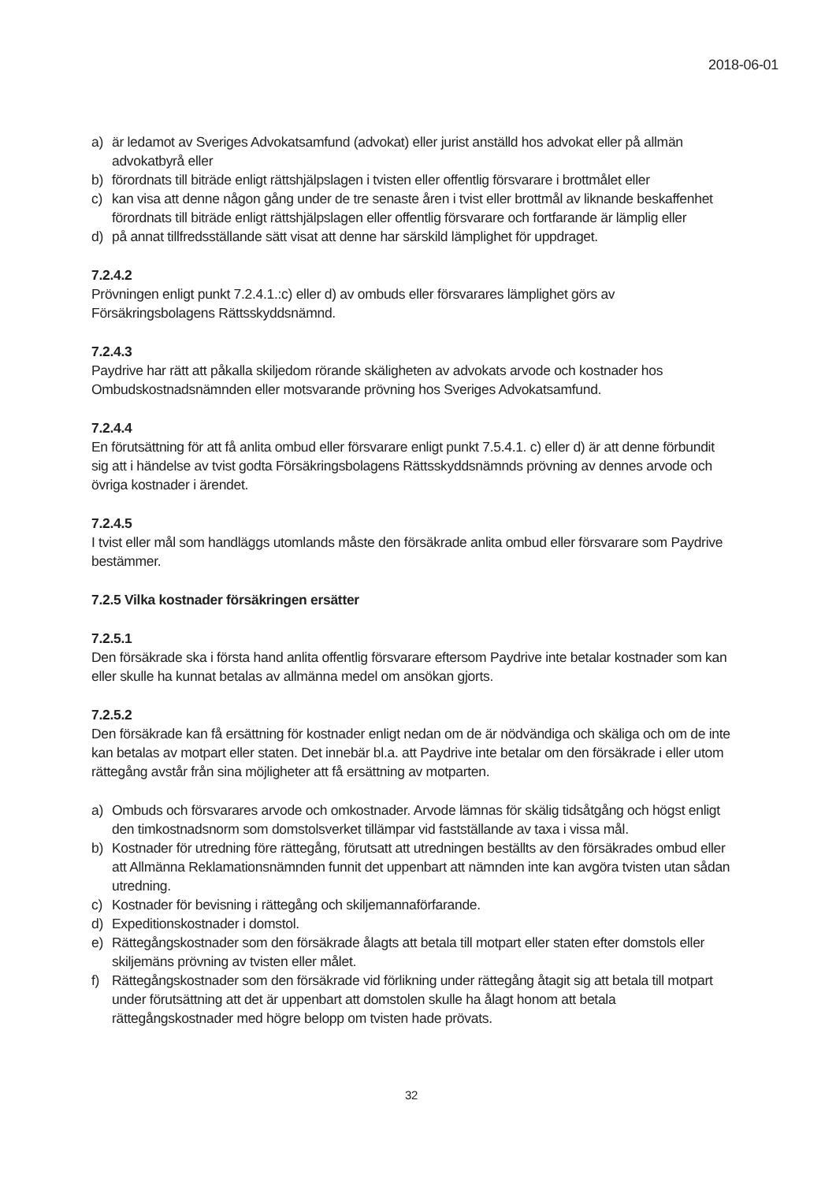2018-06-01
a) är ledamot av Sveriges Advokatsamfund (advokat) eller jurist anställd hos advokat eller på allmän advokatbyrå eller
b) förordnats till biträde enligt rättshjälpslagen i tvisten eller offentlig försvarare i brottmålet eller
c) kan visa att denne någon gång under de tre senaste åren i tvist eller brottmål av liknande beskaffenhet förordnats till biträde enligt rättshjälpslagen eller offentlig försvarare och fortfarande är lämplig eller
d) på annat tillfredsställande sätt visat att denne har särskild lämplighet för uppdraget.
7.2.4.2
Prövningen enligt punkt 7.2.4.1.:c) eller d) av ombuds eller försvarares lämplighet görs av Försäkringsbolagens Rättsskyddsnämnd.
7.2.4.3
Paydrive har rätt att påkalla skiljedom rörande skäligheten av advokats arvode och kostnader hos Ombudskostnadsnämnden eller motsvarande prövning hos Sveriges Advokatsamfund.
7.2.4.4
En förutsättning för att få anlita ombud eller försvarare enligt punkt 7.5.4.1. c) eller d) är att denne förbundit sig att i händelse av tvist godta Försäkringsbolagens Rättsskyddsnämnds prövning av dennes arvode och övriga kostnader i ärendet.
7.2.4.5
I tvist eller mål som handläggs utomlands måste den försäkrade anlita ombud eller försvarare som Paydrive bestämmer.
7.2.5 Vilka kostnader försäkringen ersätter
7.2.5.1
Den försäkrade ska i första hand anlita offentlig försvarare eftersom Paydrive inte betalar kostnader som kan eller skulle ha kunnat betalas av allmänna medel om ansökan gjorts.
7.2.5.2
Den försäkrade kan få ersättning för kostnader enligt nedan om de är nödvändiga och skäliga och om de inte kan betalas av motpart eller staten. Det innebär bl.a. att Paydrive inte betalar om den försäkrade i eller utom rättegång avstår från sina möjligheter att få ersättning av motparten.
a) Ombuds och försvarares arvode och omkostnader. Arvode lämnas för skälig tidsåtgång och högst enligt den timkostnadsnorm som domstolsverket tillämpar vid fastställande av taxa i vissa mål.
b) Kostnader för utredning före rättegång, förutsatt att utredningen beställts av den försäkrades ombud eller att Allmänna Reklamationsnämnden funnit det uppenbart att nämnden inte kan avgöra tvisten utan sådan utredning.
c) Kostnader för bevisning i rättegång och skiljemannaförfarande.
d) Expeditionskostnader i domstol.
e) Rättegångskostnader som den försäkrade ålagts att betala till motpart eller staten efter domstols eller skiljemäns prövning av tvisten eller målet.
f) Rättegångskostnader som den försäkrade vid förlikning under rättegång åtagit sig att betala till motpart under förutsättning att det är uppenbart att domstolen skulle ha ålagt honom att betala rättegångskostnader med högre belopp om tvisten hade prövats.
32